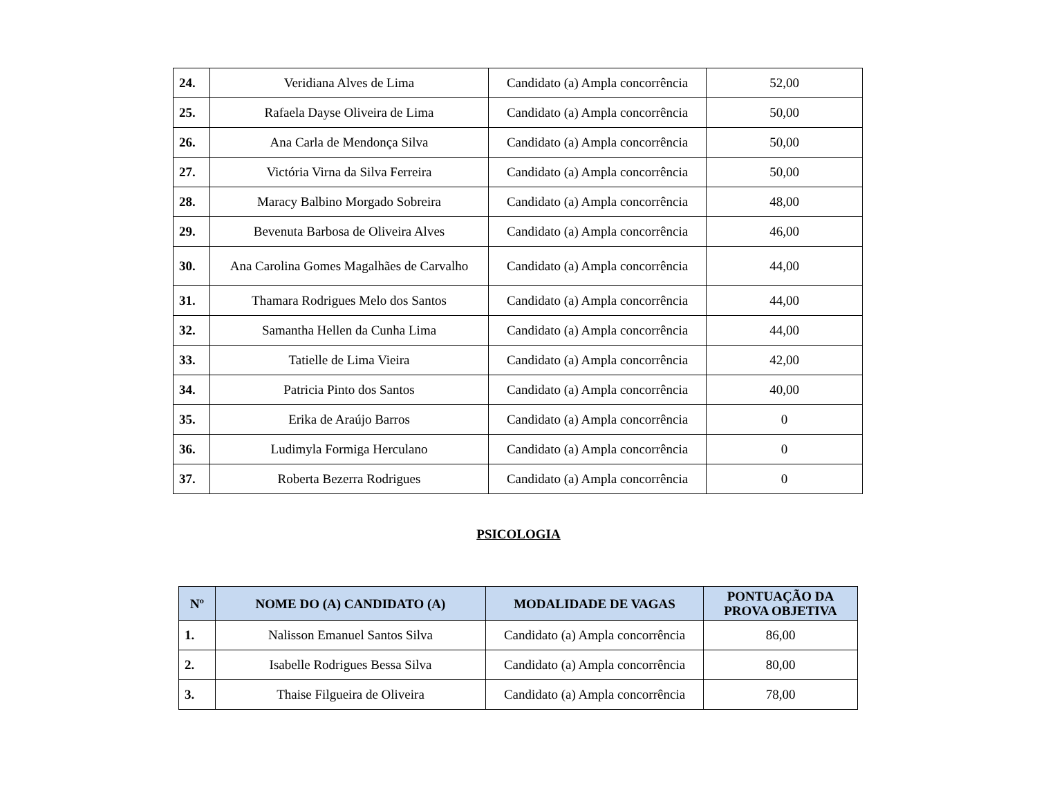| 24. | Veridiana Alves de Lima | Candidato (a) Ampla concorrência | 52,00 |
| 25. | Rafaela Dayse Oliveira de Lima | Candidato (a) Ampla concorrência | 50,00 |
| 26. | Ana Carla de Mendonça Silva | Candidato (a) Ampla concorrência | 50,00 |
| 27. | Victória Virna da Silva Ferreira | Candidato (a) Ampla concorrência | 50,00 |
| 28. | Maracy Balbino Morgado Sobreira | Candidato (a) Ampla concorrência | 48,00 |
| 29. | Bevenuta Barbosa de Oliveira Alves | Candidato (a) Ampla concorrência | 46,00 |
| 30. | Ana Carolina Gomes Magalhães de Carvalho | Candidato (a) Ampla concorrência | 44,00 |
| 31. | Thamara Rodrigues Melo dos Santos | Candidato (a) Ampla concorrência | 44,00 |
| 32. | Samantha Hellen da Cunha Lima | Candidato (a) Ampla concorrência | 44,00 |
| 33. | Tatielle de Lima Vieira | Candidato (a) Ampla concorrência | 42,00 |
| 34. | Patricia Pinto dos Santos | Candidato (a) Ampla concorrência | 40,00 |
| 35. | Erika de Araújo Barros | Candidato (a) Ampla concorrência | 0 |
| 36. | Ludimyla Formiga Herculano | Candidato (a) Ampla concorrência | 0 |
| 37. | Roberta Bezerra Rodrigues | Candidato (a) Ampla concorrência | 0 |
PSICOLOGIA
| Nº | NOME DO (A) CANDIDATO (A) | MODALIDADE DE VAGAS | PONTUAÇÃO DA PROVA OBJETIVA |
| --- | --- | --- | --- |
| 1. | Nalisson Emanuel Santos Silva | Candidato (a) Ampla concorrência | 86,00 |
| 2. | Isabelle Rodrigues Bessa Silva | Candidato (a) Ampla concorrência | 80,00 |
| 3. | Thaise Filgueira de Oliveira | Candidato (a) Ampla concorrência | 78,00 |